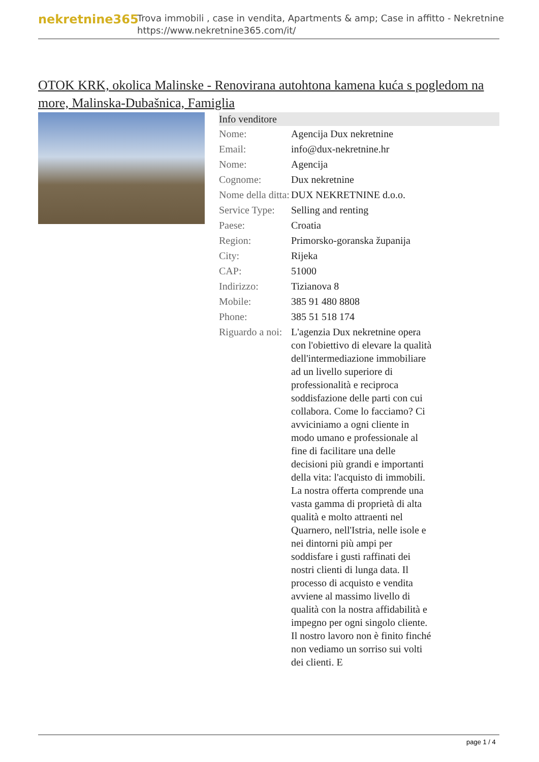nekretnine365
Trova immobili , case in vendita, Apartments & amp; Case in affitto - Nekretnine
https://www.nekretnine365.com/it/
OTOK KRK, okolica Malinske - Renovirana autohtona kamena kuća s pogledom na more, Malinska-Dubašnica, Famiglia
| Info venditore | |
| --- | --- |
| Nome: | Agencija Dux nekretnine |
| Email: | info@dux-nekretnine.hr |
| Nome: | Agencija |
| Cognome: | Dux nekretnine |
| Nome della ditta: | DUX NEKRETNINE d.o.o. |
| Service Type: | Selling and renting |
| Paese: | Croatia |
| Region: | Primorsko-goranska županija |
| City: | Rijeka |
| CAP: | 51000 |
| Indirizzo: | Tizianova 8 |
| Mobile: | 385 91 480 8808 |
| Phone: | 385 51 518 174 |
| Riguardo a noi: | L'agenzia Dux nekretnine opera con l'obiettivo di elevare la qualità dell'intermediazione immobiliare ad un livello superiore di professionalità e reciproca soddisfazione delle parti con cui collabora. Come lo facciamo? Ci avviciniamo a ogni cliente in modo umano e professionale al fine di facilitare una delle decisioni più grandi e importanti della vita: l'acquisto di immobili. La nostra offerta comprende una vasta gamma di proprietà di alta qualità e molto attraenti nel Quarnero, nell'Istria, nelle isole e nei dintorni più ampi per soddisfare i gusti raffinati dei nostri clienti di lunga data. Il processo di acquisto e vendita avviene al massimo livello di qualità con la nostra affidabilità e impegno per ogni singolo cliente. Il nostro lavoro non è finito finché non vediamo un sorriso sui volti dei clienti. E |
page 1 / 4